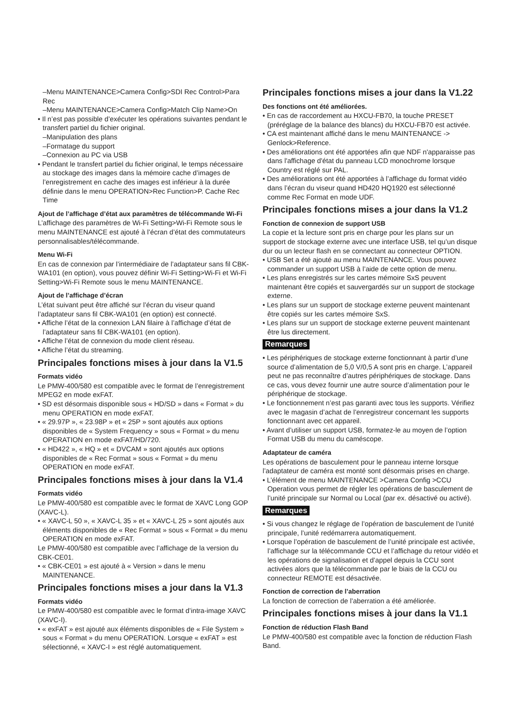–Menu MAINTENANCE>Camera Config>SDI Rec Control>Para Rec
–Menu MAINTENANCE>Camera Config>Match Clip Name>On
• Il n’est pas possible d’exécuter les opérations suivantes pendant le transfert partiel du fichier original.
–Manipulation des plans
–Formatage du support
–Connexion au PC via USB
• Pendant le transfert partiel du fichier original, le temps nécessaire au stockage des images dans la mémoire cache d’images de l’enregistrement en cache des images est inférieur à la durée définie dans le menu OPERATION>Rec Function>P. Cache Rec Time
Ajout de l’affichage d’état aux paramètres de télécommande Wi-Fi
L’affichage des paramètres de Wi-Fi Setting>Wi-Fi Remote sous le menu MAINTENANCE est ajouté à l’écran d’état des commutateurs personnalisables/télécommande.
Menu Wi-Fi
En cas de connexion par l’intermédiaire de l’adaptateur sans fil CBK-WA101 (en option), vous pouvez définir Wi-Fi Setting>Wi-Fi et Wi-Fi Setting>Wi-Fi Remote sous le menu MAINTENANCE.
Ajout de l’affichage d’écran
L’état suivant peut être affiché sur l’écran du viseur quand l’adaptateur sans fil CBK-WA101 (en option) est connecté.
• Affiche l’état de la connexion LAN filaire à l’affichage d’état de l’adaptateur sans fil CBK-WA101 (en option).
• Affiche l’état de connexion du mode client réseau.
• Affiche l’état du streaming.
Principales fonctions mises à jour dans la V1.5
Formats vidéo
Le PMW-400/580 est compatible avec le format de l’enregistrement MPEG2 en mode exFAT.
• SD est désormais disponible sous « HD/SD » dans « Format » du menu OPERATION en mode exFAT.
• « 29.97P », « 23.98P » et « 25P » sont ajoutés aux options disponibles de « System Frequency » sous « Format » du menu OPERATION en mode exFAT/HD/720.
• « HD422 », « HQ » et « DVCAM » sont ajoutés aux options disponibles de « Rec Format » sous « Format » du menu OPERATION en mode exFAT.
Principales fonctions mises à jour dans la V1.4
Formats vidéo
Le PMW-400/580 est compatible avec le format de XAVC Long GOP (XAVC-L).
• « XAVC-L 50 », « XAVC-L 35 » et « XAVC-L 25 » sont ajoutés aux éléments disponibles de « Rec Format » sous « Format » du menu OPERATION en mode exFAT.
Le PMW-400/580 est compatible avec l’affichage de la version du CBK-CE01.
• « CBK-CE01 » est ajouté à « Version » dans le menu MAINTENANCE.
Principales fonctions mises a jour dans la V1.3
Formats vidéo
Le PMW-400/580 est compatible avec le format d’intra-image XAVC (XAVC-I).
• « exFAT » est ajouté aux éléments disponibles de « File System » sous « Format » du menu OPERATION. Lorsque « exFAT » est sélectionné, « XAVC-I » est réglé automatiquement.
Principales fonctions mises a jour dans la V1.22
Des fonctions ont été améliorées.
• En cas de raccordement au HXCU-FB70, la touche PRESET (préréglage de la balance des blancs) du HXCU-FB70 est activée.
• CA est maintenant affiché dans le menu MAINTENANCE -> Genlock>Reference.
• Des améliorations ont été apportées afin que NDF n'apparaisse pas dans l'affichage d'état du panneau LCD monochrome lorsque Country est réglé sur PAL.
• Des améliorations ont été apportées à l’affichage du format vidéo dans l’écran du viseur quand HD420 HQ1920 est sélectionné comme Rec Format en mode UDF.
Principales fonctions mises a jour dans la V1.2
Fonction de connexion de support USB
La copie et la lecture sont pris en charge pour les plans sur un support de stockage externe avec une interface USB, tel qu’un disque dur ou un lecteur flash en se connectant au connecteur OPTION.
• USB Set a été ajouté au menu MAINTENANCE. Vous pouvez commander un support USB à l’aide de cette option de menu.
• Les plans enregistrés sur les cartes mémoire SxS peuvent maintenant être copiés et sauvergardés sur un support de stockage externe.
• Les plans sur un support de stockage externe peuvent maintenant être copiés sur les cartes mémoire SxS.
• Les plans sur un support de stockage externe peuvent maintenant être lus directement.
Remarques
• Les périphériques de stockage externe fonctionnant à partir d’une source d’alimentation de 5,0 V/0,5 A sont pris en charge. L’appareil peut ne pas reconnaître d’autres périphériques de stockage. Dans ce cas, vous devez fournir une autre source d’alimentation pour le périphérique de stockage.
• Le fonctionnement n’est pas garanti avec tous les supports. Vérifiez avec le magasin d’achat de l’enregistreur concernant les supports fonctionnant avec cet appareil.
• Avant d’utiliser un support USB, formatez-le au moyen de l’option Format USB du menu du caméscope.
Adaptateur de caméra
Les opérations de basculement pour le panneau interne lorsque l’adaptateur de caméra est monté sont désormais prises en charge.
• L’élément de menu MAINTENANCE >Camera Config >CCU Operation vous permet de régler les opérations de basculement de l’unité principale sur Normal ou Local (par ex. désactivé ou activé).
Remarques
• Si vous changez le réglage de l’opération de basculement de l’unité principale, l’unité redémarrera automatiquement.
• Lorsque l’opération de basculement de l’unité principale est activée, l’affichage sur la télécommande CCU et l’affichage du retour vidéo et les opérations de signalisation et d’appel depuis la CCU sont activées alors que la télécommande par le biais de la CCU ou connecteur REMOTE est désactivée.
Fonction de correction de l’aberration
La fonction de correction de l’aberration a été améliorée.
Principales fonctions mises à jour dans la V1.1
Fonction de réduction Flash Band
Le PMW-400/580 est compatible avec la fonction de réduction Flash Band.